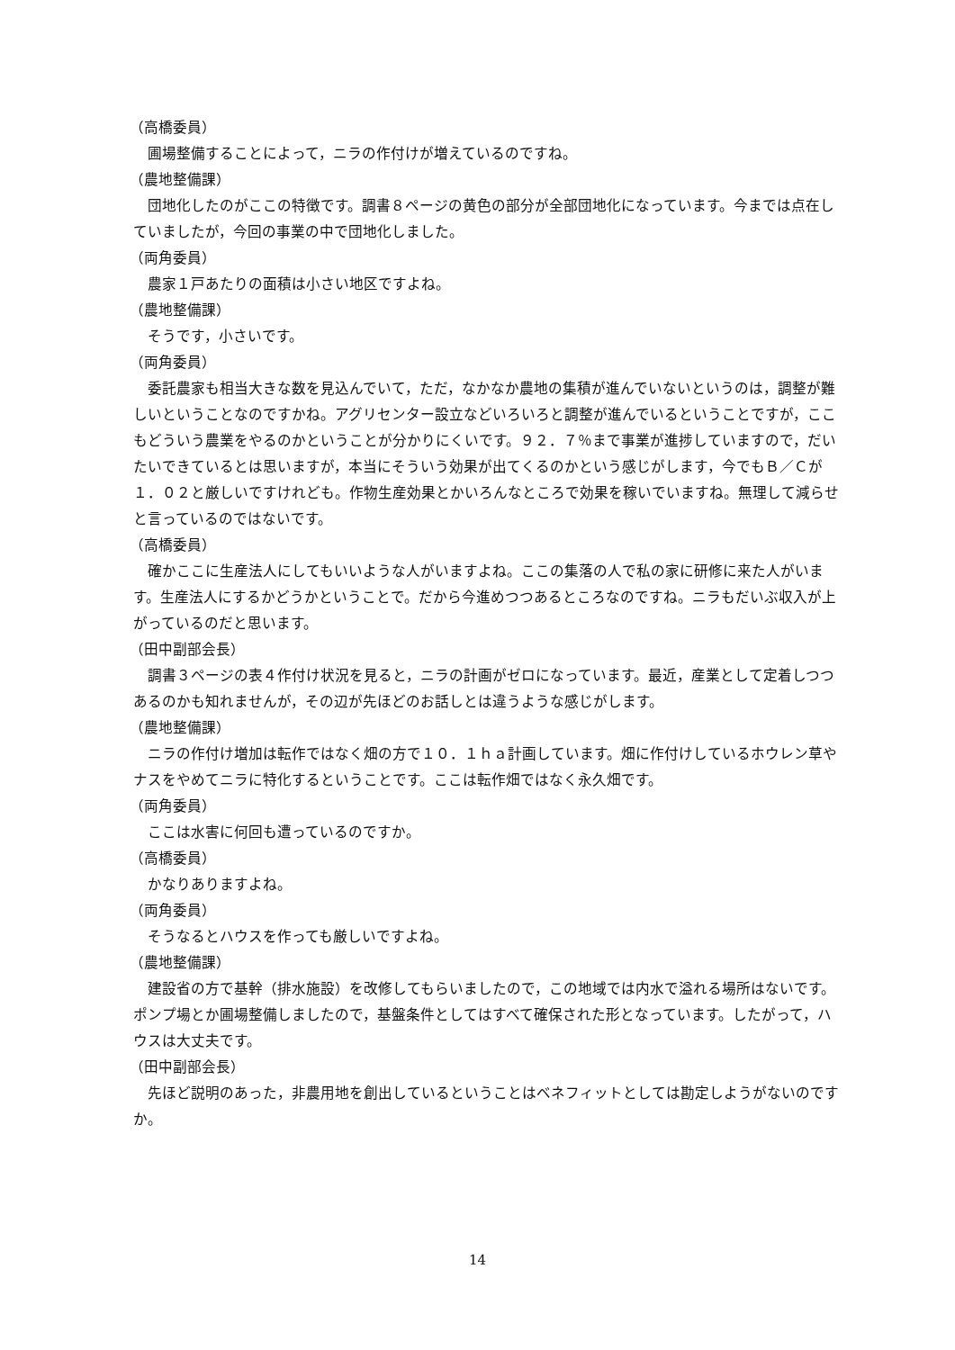（高橋委員）
圃場整備することによって，ニラの作付けが増えているのですね。
（農地整備課）
団地化したのがここの特徴です。調書８ページの黄色の部分が全部団地化になっています。今までは点在していましたが，今回の事業の中で団地化しました。
（両角委員）
農家１戸あたりの面積は小さい地区ですよね。
（農地整備課）
そうです，小さいです。
（両角委員）
委託農家も相当大きな数を見込んでいて，ただ，なかなか農地の集積が進んでいないというのは，調整が難しいということなのですかね。アグリセンター設立などいろいろと調整が進んでいるということですが，ここもどういう農業をやるのかということが分かりにくいです。９２．７％まで事業が進捗していますので，だいたいできているとは思いますが，本当にそういう効果が出てくるのかという感じがします，今でもＢ／Ｃが１．０２と厳しいですけれども。作物生産効果とかいろんなところで効果を稼いでいますね。無理して減らせと言っているのではないです。
（高橋委員）
確かここに生産法人にしてもいいような人がいますよね。ここの集落の人で私の家に研修に来た人がいます。生産法人にするかどうかということで。だから今進めつつあるところなのですね。ニラもだいぶ収入が上がっているのだと思います。
（田中副部会長）
調書３ページの表４作付け状況を見ると，ニラの計画がゼロになっています。最近，産業として定着しつつあるのかも知れませんが，その辺が先ほどのお話しとは違うような感じがします。
（農地整備課）
ニラの作付け増加は転作ではなく畑の方で１０．１ｈａ計画しています。畑に作付けしているホウレン草やナスをやめてニラに特化するということです。ここは転作畑ではなく永久畑です。
（両角委員）
ここは水害に何回も遭っているのですか。
（高橋委員）
かなりありますよね。
（両角委員）
そうなるとハウスを作っても厳しいですよね。
（農地整備課）
建設省の方で基幹（排水施設）を改修してもらいましたので，この地域では内水で溢れる場所はないです。ポンプ場とか圃場整備しましたので，基盤条件としてはすべて確保された形となっています。したがって，ハウスは大丈夫です。
（田中副部会長）
先ほど説明のあった，非農用地を創出しているということはベネフィットとしては勘定しようがないのですか。
14